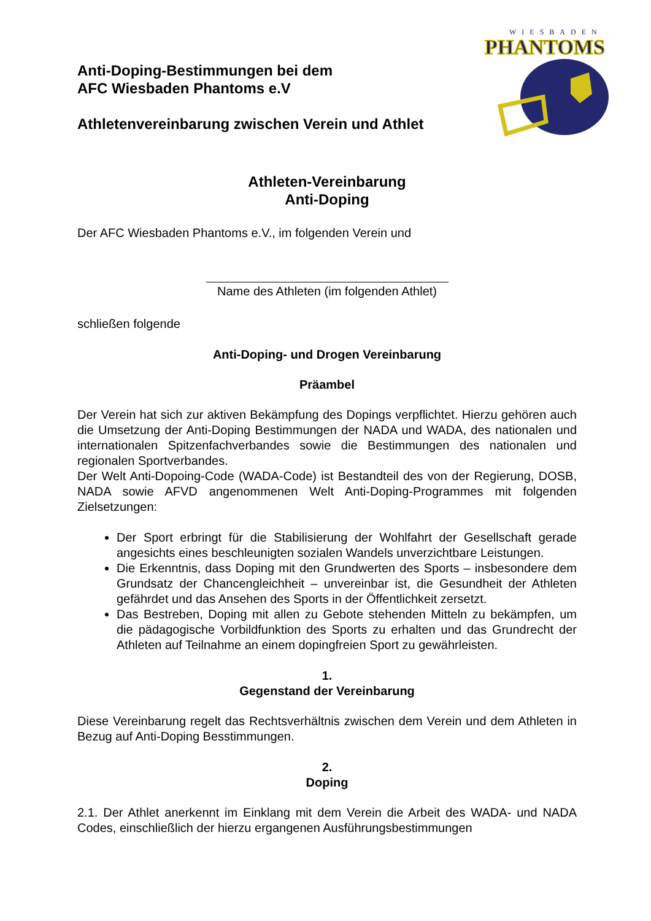WIESBADEN
PHANTOMS
Anti-Doping-Bestimmungen bei dem
AFC Wiesbaden Phantoms e.V
Athletenvereinbarung zwischen Verein und Athlet
Athleten-Vereinbarung
Anti-Doping
Der AFC Wiesbaden Phantoms e.V., im folgenden Verein und
Name des Athleten (im folgenden Athlet)
schließen folgende
Anti-Doping- und Drogen Vereinbarung
Präambel
Der Verein hat sich zur aktiven Bekämpfung des Dopings verpflichtet. Hierzu gehören auch die Umsetzung der Anti-Doping Bestimmungen der NADA und WADA, des nationalen und internationalen Spitzenfachverbandes sowie die Bestimmungen des nationalen und regionalen Sportverbandes.
Der Welt Anti-Dopoing-Code (WADA-Code) ist Bestandteil des von der Regierung, DOSB, NADA sowie AFVD angenommenen Welt Anti-Doping-Programmes mit folgenden Zielsetzungen:
Der Sport erbringt für die Stabilisierung der Wohlfahrt der Gesellschaft gerade angesichts eines beschleunigten sozialen Wandels unverzichtbare Leistungen.
Die Erkenntnis, dass Doping mit den Grundwerten des Sports – insbesondere dem Grundsatz der Chancengleichheit – unvereinbar ist, die Gesundheit der Athleten gefährdet und das Ansehen des Sports in der Öffentlichkeit zersetzt.
Das Bestreben, Doping mit allen zu Gebote stehenden Mitteln zu bekämpfen, um die pädagogische Vorbildfunktion des Sports zu erhalten und das Grundrecht der Athleten auf Teilnahme an einem dopingfreien Sport zu gewährleisten.
1.
Gegenstand der Vereinbarung
Diese Vereinbarung regelt das Rechtsverhältnis zwischen dem Verein und dem Athleten in Bezug auf Anti-Doping Besstimmungen.
2.
Doping
2.1. Der Athlet anerkennt im Einklang mit dem Verein die Arbeit des WADA- und NADA Codes, einschließlich der hierzu ergangenen Ausführungsbestimmungen